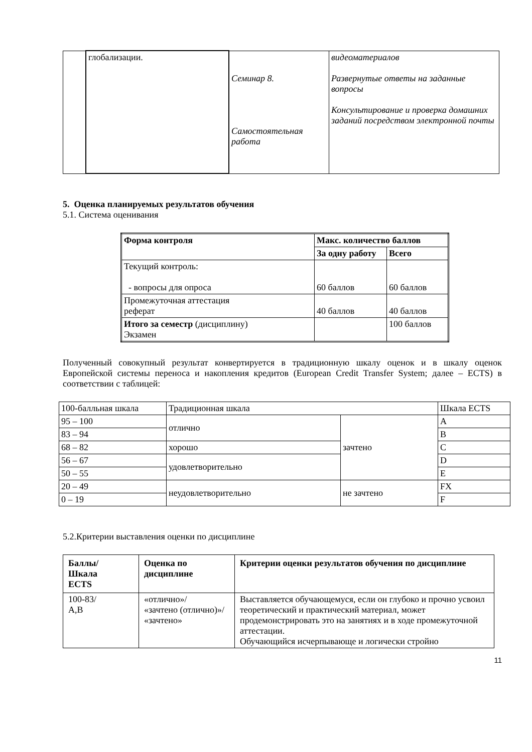| | глобализации. | Семинар 8. Самостоятельная работа | видеоматериалов Развернутые ответы на заданные вопросы Консультирование и проверка домашних заданий посредством электронной почты |
5. Оценка планируемых результатов обучения
5.1. Система оценивания
| Форма контроля | Макс. количество баллов | |
| --- | --- | --- |
| | За одну работу | Всего |
| Текущий контроль: - вопросы для опроса | 60 баллов | 60 баллов |
| Промежуточная аттестация реферат | 40 баллов | 40 баллов |
| Итого за семестр (дисциплину) Экзамен | | 100 баллов |
Полученный совокупный результат конвертируется в традиционную шкалу оценок и в шкалу оценок Европейской системы переноса и накопления кредитов (European Credit Transfer System; далее – ECTS) в соответствии с таблицей:
| 100-балльная шкала | Традиционная шкала | | Шкала ECTS |
| 95 – 100 | отлично | зачтено | A |
| 83 – 94 | | | B |
| 68 – 82 | хорошо | | C |
| 56 – 67 | удовлетворительно | | D |
| 50 – 55 | | | E |
| 20 – 49 | неудовлетворительно | не зачтено | FX |
| 0 – 19 | | | F |
5.2.Критерии выставления оценки по дисциплине
| Баллы/ Шкала ECTS | Оценка по дисциплине | Критерии оценки результатов обучения по дисциплине |
| --- | --- | --- |
| 100-83/ A,B | «отлично»/ «зачтено (отлично)»/ «зачтено» | Выставляется обучающемуся, если он глубоко и прочно усвоил теоретический и практический материал, может продемонстрировать это на занятиях и в ходе промежуточной аттестации. Обучающийся исчерпывающе и логически стройно |
11